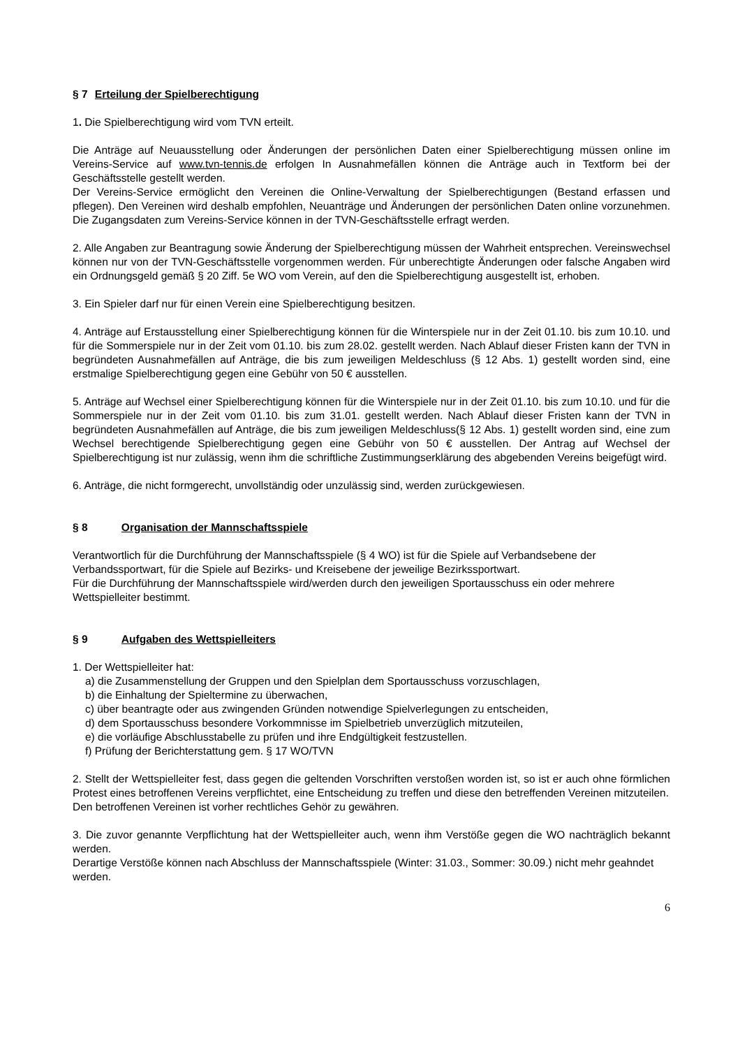§ 7 Erteilung der Spielberechtigung
1. Die Spielberechtigung wird vom TVN erteilt.
Die Anträge auf Neuausstellung oder Änderungen der persönlichen Daten einer Spielberechtigung müssen online im Vereins-Service auf www.tvn-tennis.de erfolgen In Ausnahmefällen können die Anträge auch in Textform bei der Geschäftsstelle gestellt werden.
Der Vereins-Service ermöglicht den Vereinen die Online-Verwaltung der Spielberechtigungen (Bestand erfassen und pflegen). Den Vereinen wird deshalb empfohlen, Neuanträge und Änderungen der persönlichen Daten online vorzunehmen. Die Zugangsdaten zum Vereins-Service können in der TVN-Geschäftsstelle erfragt werden.
2. Alle Angaben zur Beantragung sowie Änderung der Spielberechtigung müssen der Wahrheit entsprechen. Vereinswechsel können nur von der TVN-Geschäftsstelle vorgenommen werden. Für unberechtigte Änderungen oder falsche Angaben wird ein Ordnungsgeld gemäß § 20 Ziff. 5e WO vom Verein, auf den die Spielberechtigung ausgestellt ist, erhoben.
3. Ein Spieler darf nur für einen Verein eine Spielberechtigung besitzen.
4. Anträge auf Erstausstellung einer Spielberechtigung können für die Winterspiele nur in der Zeit 01.10. bis zum 10.10. und für die Sommerspiele nur in der Zeit vom 01.10. bis zum 28.02. gestellt werden. Nach Ablauf dieser Fristen kann der TVN in begründeten Ausnahmefällen auf Anträge, die bis zum jeweiligen Meldeschluss (§ 12 Abs. 1) gestellt worden sind, eine erstmalige Spielberechtigung gegen eine Gebühr von 50 € ausstellen.
5. Anträge auf Wechsel einer Spielberechtigung können für die Winterspiele nur in der Zeit 01.10. bis zum 10.10. und für die Sommerspiele nur in der Zeit vom 01.10. bis zum 31.01. gestellt werden. Nach Ablauf dieser Fristen kann der TVN in begründeten Ausnahmefällen auf Anträge, die bis zum jeweiligen Meldeschluss(§ 12 Abs. 1) gestellt worden sind, eine zum Wechsel berechtigende Spielberechtigung gegen eine Gebühr von 50 € ausstellen. Der Antrag auf Wechsel der Spielberechtigung ist nur zulässig, wenn ihm die schriftliche Zustimmungserklärung des abgebenden Vereins beigefügt wird.
6. Anträge, die nicht formgerecht, unvollständig oder unzulässig sind, werden zurückgewiesen.
§ 8 Organisation der Mannschaftsspiele
Verantwortlich für die Durchführung der Mannschaftsspiele (§ 4 WO) ist für die Spiele auf Verbandsebene der Verbandssportwart, für die Spiele auf Bezirks- und Kreisebene der jeweilige Bezirkssportwart.
Für die Durchführung der Mannschaftsspiele wird/werden durch den jeweiligen Sportausschuss ein oder mehrere Wettspielleiter bestimmt.
§ 9 Aufgaben des Wettspielleiters
1. Der Wettspielleiter hat:
a) die Zusammenstellung der Gruppen und den Spielplan dem Sportausschuss vorzuschlagen,
b) die Einhaltung der Spieltermine zu überwachen,
c) über beantragte oder aus zwingenden Gründen notwendige Spielverlegungen zu entscheiden,
d) dem Sportausschuss besondere Vorkommnisse im Spielbetrieb unverzüglich mitzuteilen,
e) die vorläufige Abschlusstabelle zu prüfen und ihre Endgültigkeit festzustellen.
f) Prüfung der Berichterstattung gem. § 17 WO/TVN
2. Stellt der Wettspielleiter fest, dass gegen die geltenden Vorschriften verstoßen worden ist, so ist er auch ohne förmlichen Protest eines betroffenen Vereins verpflichtet, eine Entscheidung zu treffen und diese den betreffenden Vereinen mitzuteilen.
Den betroffenen Vereinen ist vorher rechtliches Gehör zu gewähren.
3. Die zuvor genannte Verpflichtung hat der Wettspielleiter auch, wenn ihm Verstöße gegen die WO nachträglich bekannt werden.
Derartige Verstöße können nach Abschluss der Mannschaftsspiele (Winter: 31.03., Sommer: 30.09.) nicht mehr geahndet werden.
6